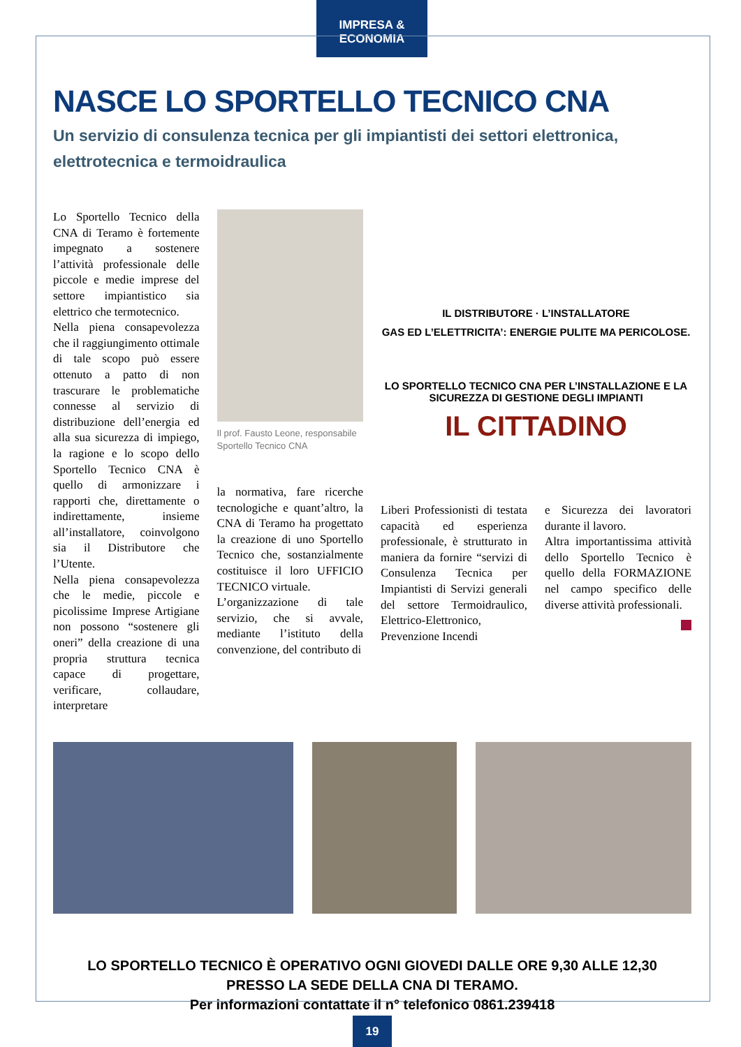IMPRESA & ECONOMIA
NASCE LO SPORTELLO TECNICO CNA
Un servizio di consulenza tecnica per gli impiantisti dei settori elettronica, elettrotecnica e termoidraulica
Lo Sportello Tecnico della CNA di Teramo è fortemente impegnato a sostenere l’attività professionale delle piccole e medie imprese del settore impiantistico sia elettrico che termotecnico.
Nella piena consapevolezza che il raggiungimento ottimale di tale scopo può essere ottenuto a patto di non trascurare le problematiche connesse al servizio di distribuzione dell’energia ed alla sua sicurezza di impiego, la ragione e lo scopo dello Sportello Tecnico CNA è quello di armonizzare i rapporti che, direttamente o indirettamente, insieme all’installatore, coinvolgono sia il Distributore che l’Utente.
Nella piena consapevolezza che le medie, piccole e picolissime Imprese Artigiane non possono “sostenere gli oneri” della creazione di una propria struttura tecnica capace di progettare, verificare, collaudare, interpretare
Il prof. Fausto Leone, responsabile Sportello Tecnico CNA
la normativa, fare ricerche tecnologiche e quant’altro, la CNA di Teramo ha progettato la creazione di uno Sportello Tecnico che, sostanzialmente costituisce il loro UFFICIO TECNICO virtuale.
L’organizzazione di tale servizio, che si avvale, mediante l’istituto della convenzione, del contributo di
IL DISTRIBUTORE · L’INSTALLATORE
GAS ED L’ELETTRICITA’: ENERGIE PULITE MA PERICOLOSE.
LO SPORTELLO TECNICO CNA PER L’INSTALLAZIONE E LA SICUREZZA DI GESTIONE DEGLI IMPIANTI
IL CITTADINO
Liberi Professionisti di testata capacità ed esperienza professionale, è strutturato in maniera da fornire “servizi di Consulenza Tecnica per Impiantisti di Servizi generali del settore Termoidraulico, Elettrico-Elettronico, Prevenzione Incendi
e Sicurezza dei lavoratori durante il lavoro.
Altra importantissima attività dello Sportello Tecnico è quello della FORMAZIONE nel campo specifico delle diverse attività professionali.
LO SPORTELLO TECNICO È OPERATIVO OGNI GIOVEDI DALLE ORE 9,30 ALLE 12,30
PRESSO LA SEDE DELLA CNA DI TERAMO.
Per informazioni contattate il n° telefonico 0861.239418
19